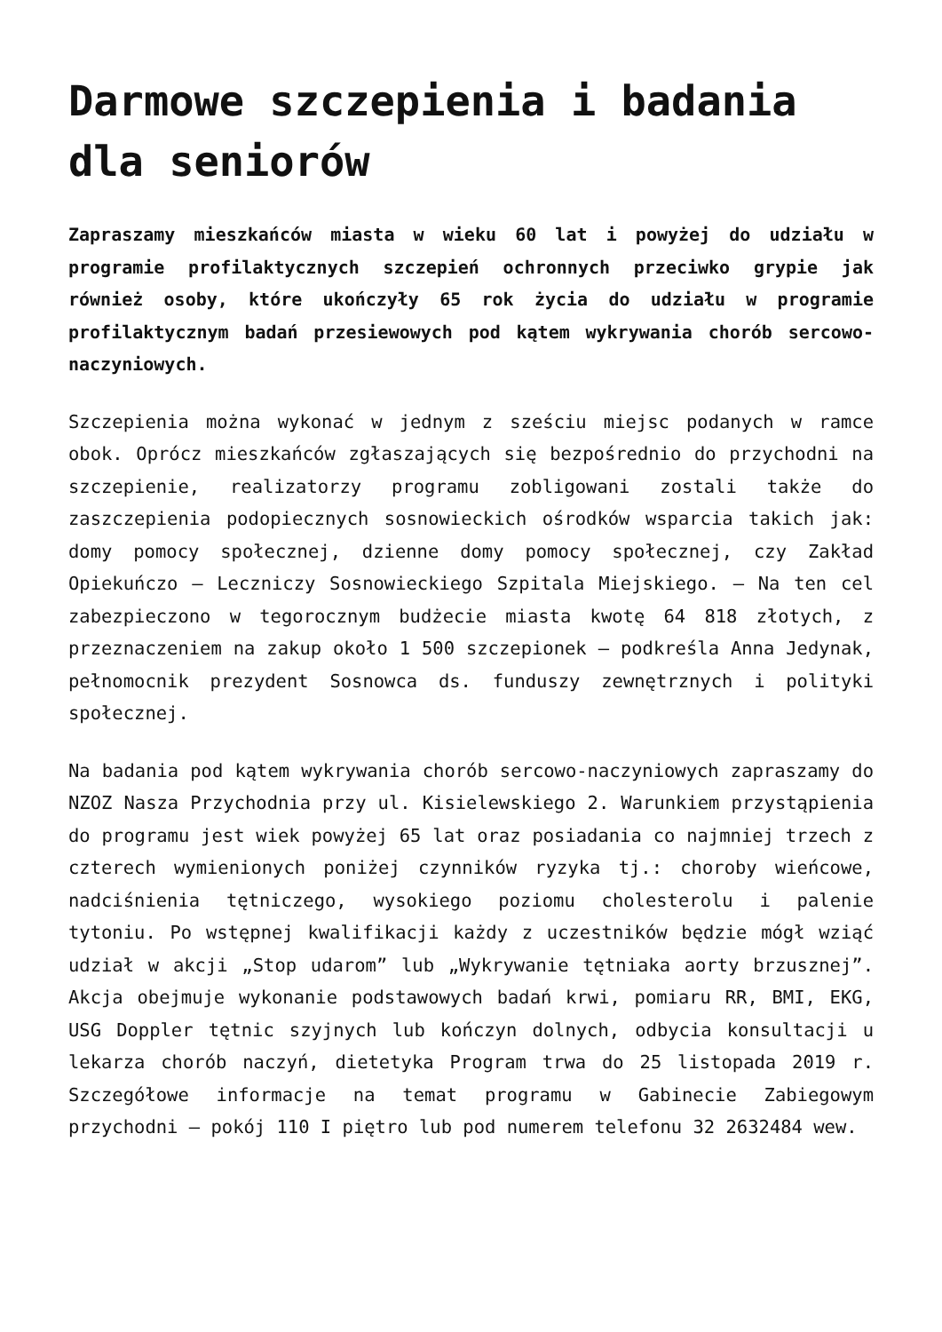Darmowe szczepienia i badania dla seniorów
Zapraszamy mieszkańców miasta w wieku 60 lat i powyżej do udziału w programie profilaktycznych szczepień ochronnych przeciwko grypie jak również osoby, które ukończyły 65 rok życia do udziału w programie profilaktycznym badań przesiewowych pod kątem wykrywania chorób sercowo-naczyniowych.
Szczepienia można wykonać w jednym z sześciu miejsc podanych w ramce obok. Oprócz mieszkańców zgłaszających się bezpośrednio do przychodni na szczepienie, realizatorzy programu zobligowani zostali także do zaszczepienia podopiecznych sosnowieckich ośrodków wsparcia takich jak: domy pomocy społecznej, dzienne domy pomocy społecznej, czy Zakład Opiekuńczo – Leczniczy Sosnowieckiego Szpitala Miejskiego. – Na ten cel zabezpieczono w tegorocznym budżecie miasta kwotę 64 818 złotych, z przeznaczeniem na zakup około 1 500 szczepionek – podkreśla Anna Jedynak, pełnomocnik prezydent Sosnowca ds. funduszy zewnętrznych i polityki społecznej.
Na badania pod kątem wykrywania chorób sercowo-naczyniowych zapraszamy do NZOZ Nasza Przychodnia przy ul. Kisielewskiego 2. Warunkiem przystąpienia do programu jest wiek powyżej 65 lat oraz posiadania co najmniej trzech z czterech wymienionych poniżej czynników ryzyka tj.: choroby wieńcowe, nadciśnienia tętniczego, wysokiego poziomu cholesterolu i palenie tytoniu. Po wstępnej kwalifikacji każdy z uczestników będzie mógł wziąć udział w akcji „Stop udarom” lub „Wykrywanie tętniaka aorty brzusznej”. Akcja obejmuje wykonanie podstawowych badań krwi, pomiaru RR, BMI, EKG, USG Doppler tętnic szyjnych lub kończyn dolnych, odbycia konsultacji u lekarza chorób naczyń, dietetyka Program trwa do 25 listopada 2019 r. Szczegółowe informacje na temat programu w Gabinecie Zabiegowym przychodni – pokój 110 I piętro lub pod numerem telefonu 32 2632484 wew.